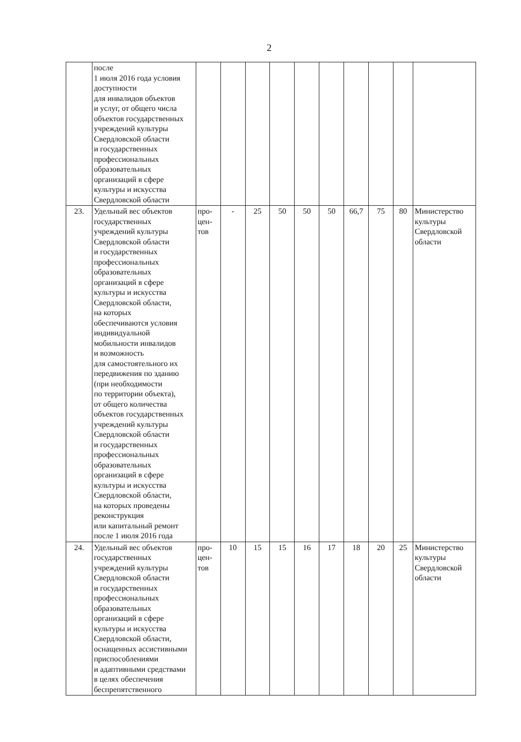2
| | после 1 июля 2016 года условия доступности для инвалидов объектов и услуг, от общего числа объектов государственных учреждений культуры Свердловской области и государственных профессиональных образовательных организаций в сфере культуры и искусства Свердловской области | | | | | | | | | | |
| 23. | Удельный вес объектов государственных учреждений культуры Свердловской области и государственных профессиональных образовательных организаций в сфере культуры и искусства Свердловской области, на которых обеспечиваются условия индивидуальной мобильности инвалидов и возможность для самостоятельного их передвижения по зданию (при необходимости по территории объекта), от общего количества объектов государственных учреждений культуры Свердловской области и государственных профессиональных образовательных организаций в сфере культуры и искусства Свердловской области, на которых проведены реконструкция или капитальный ремонт после 1 июля 2016 года | про- цен- тов | - | 25 | 50 | 50 | 50 | 66,7 | 75 | 80 | Министерство культуры Свердловской области |
| 24. | Удельный вес объектов государственных учреждений культуры Свердловской области и государственных профессиональных образовательных организаций в сфере культуры и искусства Свердловской области, оснащенных ассистивными приспособлениями и адаптивными средствами в целях обеспечения беспрепятственного | про- цен- тов | 10 | 15 | 15 | 16 | 17 | 18 | 20 | 25 | Министерство культуры Свердловской области |